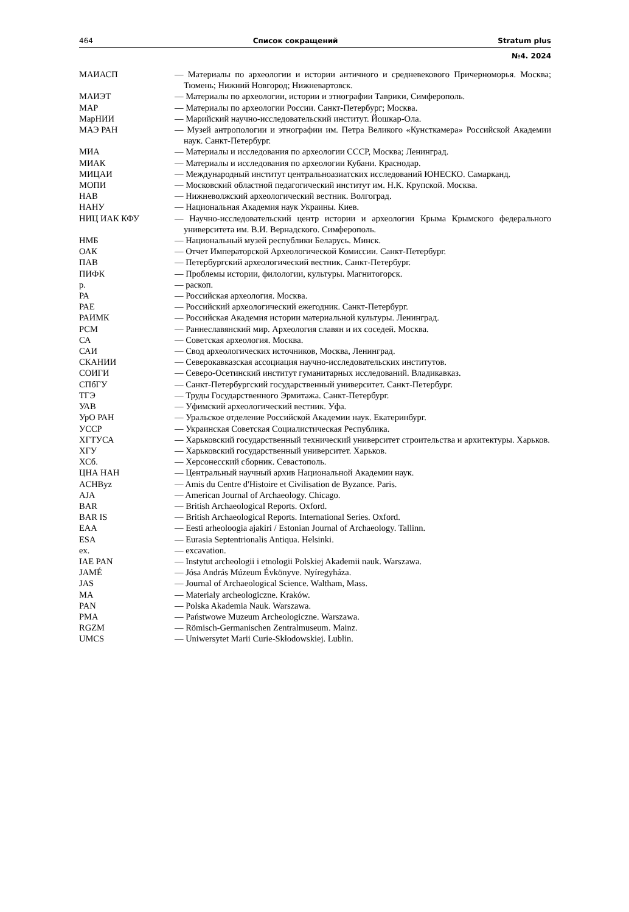464 Список сокращений Stratum plus
№4. 2024
МАИАСП — Материалы по археологии и истории античного и средневекового Причерноморья. Москва; Тюмень; Нижний Новгород; Нижневартовск.
МАИЭТ — Материалы по археологии, истории и этнографии Таврики, Симферополь.
МАР — Материалы по археологии России. Санкт-Петербург; Москва.
МарНИИ — Марийский научно-исследовательский институт. Йошкар-Ола.
МАЭ РАН — Музей антропологии и этнографии им. Петра Великого «Кунсткамера» Российской Академии наук. Санкт-Петербург.
МИА — Материалы и исследования по археологии СССР, Москва; Ленинград.
МИАК — Материалы и исследования по археологии Кубани. Краснодар.
МИЦАИ — Международный институт центральноазиатских исследований ЮНЕСКО. Самарканд.
МОПИ — Московский областной педагогический институт им. Н.К. Крупской. Москва.
НАВ — Нижневолжский археологический вестник. Волгоград.
НАНУ — Национальная Академия наук Украины. Киев.
НИЦ ИАК КФУ — Научно-исследовательский центр истории и археологии Крыма Крымского федерального университета им. В.И. Вернадского. Симферополь.
НМБ — Национальный музей республики Беларусь. Минск.
ОАК — Отчет Императорской Археологической Комиссии. Санкт-Петербург.
ПАВ — Петербургский археологический вестник. Санкт-Петербург.
ПИФК — Проблемы истории, филологии, культуры. Магнитогорск.
р. — раскоп.
РА — Российская археология. Москва.
РАЕ — Российский археологический ежегодник. Санкт-Петербург.
РАИМК — Российская Академия истории материальной культуры. Ленинград.
РСМ — Раннеславянский мир. Археология славян и их соседей. Москва.
СА — Советская археология. Москва.
САИ — Свод археологических источников, Москва, Ленинград.
СКАНИИ — Северокавказская ассоциация научно-исследовательских институтов.
СОИГИ — Северо-Осетинский институт гуманитарных исследований. Владикавказ.
СПбГУ — Санкт-Петербургский государственный университет. Санкт-Петербург.
ТГЭ — Труды Государственного Эрмитажа. Санкт-Петербург.
УАВ — Уфимский археологический вестник. Уфа.
УрО РАН — Уральское отделение Российской Академии наук. Екатеринбург.
УССР — Украинская Советская Социалистическая Республика.
ХГТУСА — Харьковский государственный технический университет строительства и архитектуры. Харьков.
ХГУ — Харьковский государственный университет. Харьков.
ХСб. — Херсонесский сборник. Севастополь.
ЦНА НАН — Центральный научный архив Национальной Академии наук.
ACHByz — Amis du Centre d'Histoire et Civilisation de Byzance. Paris.
AJA — American Journal of Archaeology. Chicago.
BAR — British Archaeological Reports. Oxford.
BAR IS — British Archaeological Reports. International Series. Oxford.
EAA — Eesti arheoloogia ajakiri / Estonian Journal of Archaeology. Tallinn.
ESA — Eurasia Septentrionalis Antiqua. Helsinki.
ex. — excavation.
IAE PAN — Instytut archeologii i etnologii Polskiej Akademii nauk. Warszawa.
JAMÉ — Jósa András Múzeum Évkönyve. Nyíregyháza.
JAS — Journal of Archaeological Science. Waltham, Mass.
MA — Materialy archeologiczne. Kraków.
PAN — Polska Akademia Nauk. Warszawa.
PMA — Państwowe Muzeum Archeologiczne. Warszawa.
RGZM — Römisch-Germanischen Zentralmuseum. Mainz.
UMCS — Uniwersytet Marii Curie-Skłodowskiej. Lublin.